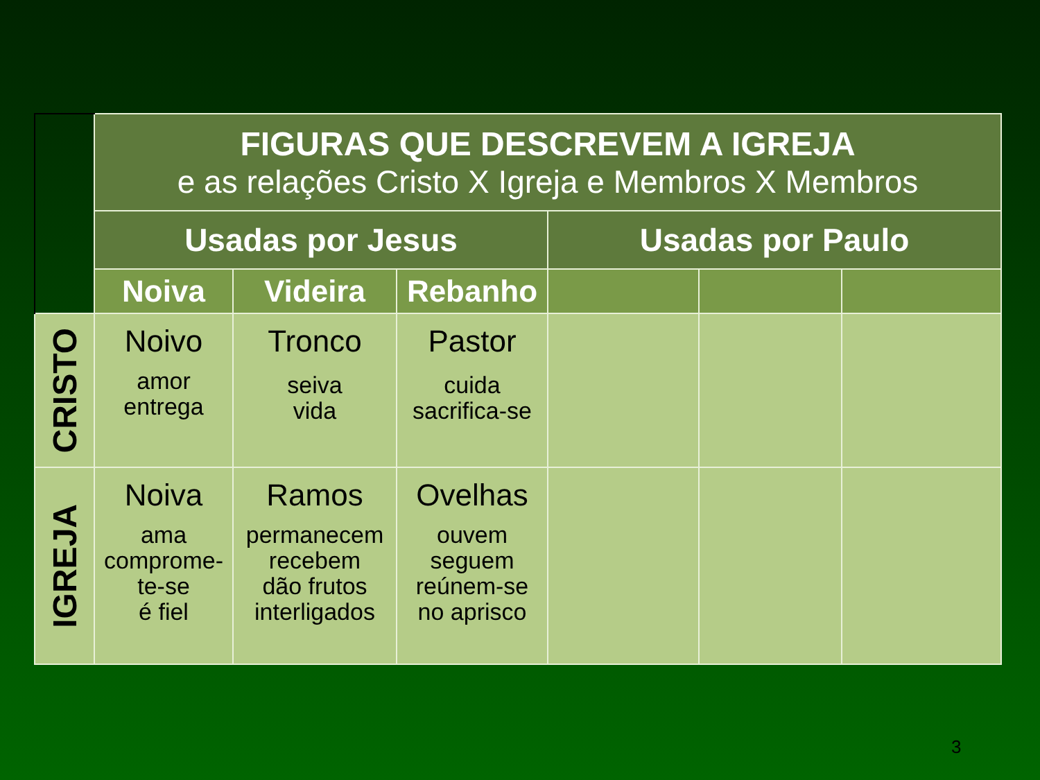| | FIGURAS QUE DESCREVEM A IGREJA e as relações Cristo X Igreja e Membros X Membros | | | | | |
| | Usadas por Jesus | | | Usadas por Paulo | | |
| | Noiva | Videira | Rebanho | | | |
| CRISTO | Noivo amor entrega | Tronco seiva vida | Pastor cuida sacrifica-se | | | |
| IGREJA | Noiva ama comprome- te-se é fiel | Ramos permanecem recebem dão frutos interligados | Ovelhas ouvem seguem reúnem-se no aprisco | | | |
3